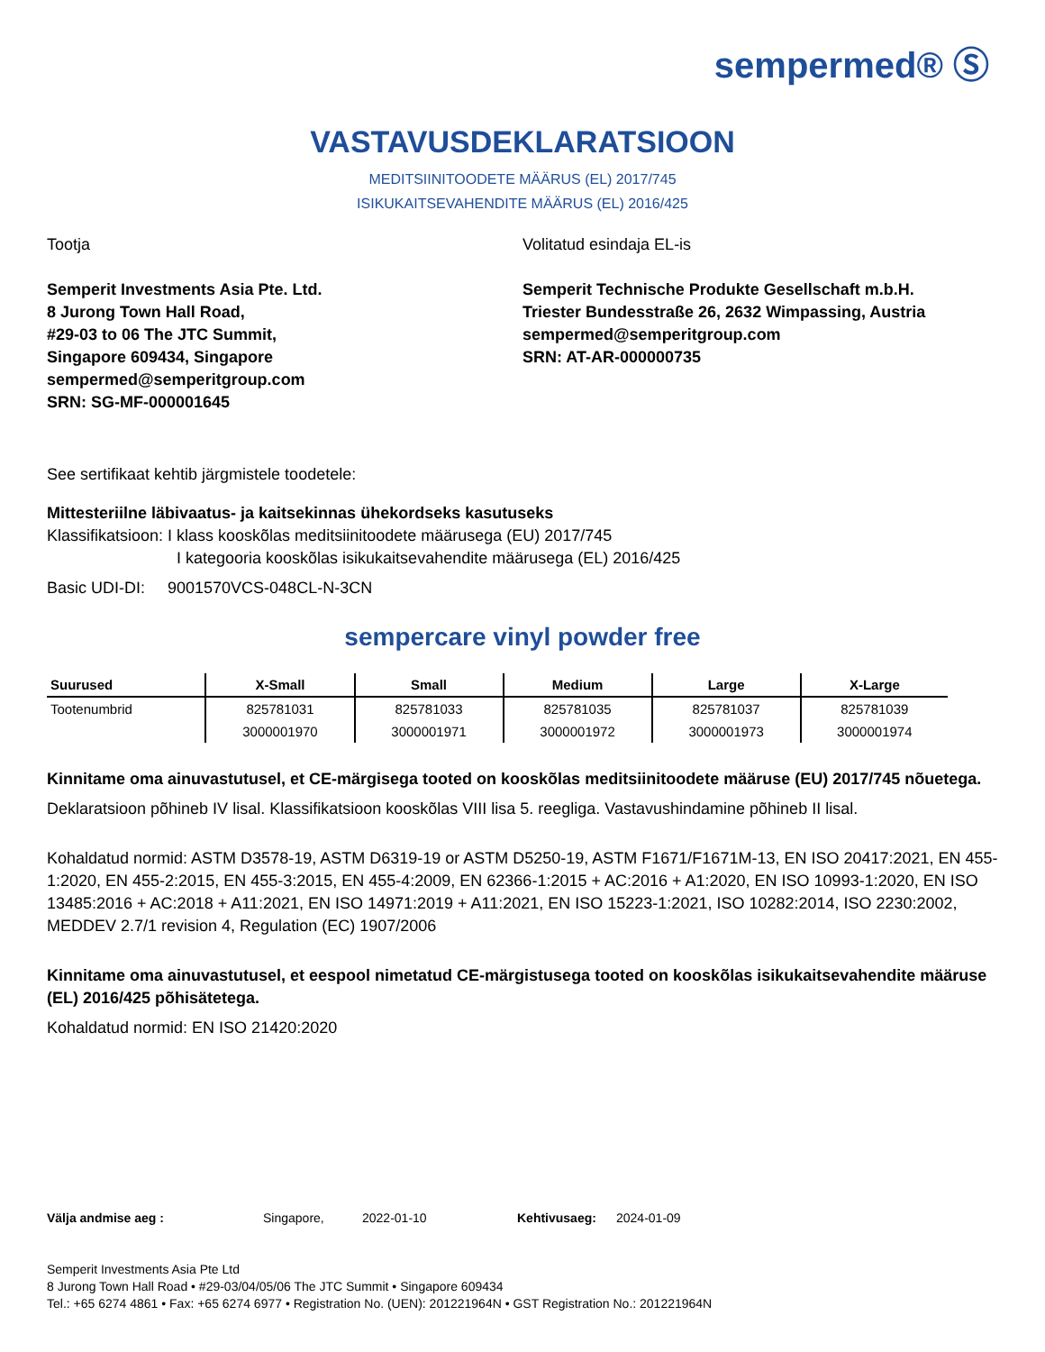sempermed® Ⓢ
VASTAVUSDEKLARATSIOON
MEDITSIINITOODETE MÄÄRUS (EL) 2017/745
ISIKUKAITSEVAHENDITE MÄÄRUS (EL) 2016/425
Tootja
Semperit Investments Asia Pte. Ltd.
8 Jurong Town Hall Road,
#29-03 to 06 The JTC Summit,
Singapore 609434, Singapore
sempermed@semperitgroup.com
SRN: SG-MF-000001645
Volitatud esindaja EL-is
Semperit Technische Produkte Gesellschaft m.b.H.
Triester Bundesstraße 26, 2632 Wimpassing, Austria
sempermed@semperitgroup.com
SRN: AT-AR-000000735
See sertifikaat kehtib järgmistele toodetele:
Mittesteriilne läbivaatus- ja kaitsekinnas ühekordseks kasutuseks
Klassifikatsioon: I klass kooskõlas meditsiinitoodete määrusega (EU) 2017/745
I kategooria kooskõlas isikukaitsevahendite määrusega (EL) 2016/425
Basic UDI-DI: 9001570VCS-048CL-N-3CN
sempercare vinyl powder free
| Suurused | X-Small | Small | Medium | Large | X-Large |
| --- | --- | --- | --- | --- | --- |
| Tootenumbrid | 825781031 | 825781033 | 825781035 | 825781037 | 825781039 |
| | 3000001970 | 3000001971 | 3000001972 | 3000001973 | 3000001974 |
Kinnitame oma ainuvastutusel, et CE-märgisega tooted on kooskõlas meditsiinitoodete määruse (EU) 2017/745 nõuetega.
Deklaratsioon põhineb IV lisal. Klassifikatsioon kooskõlas VIII lisa 5. reegliga. Vastavushindamine põhineb II lisal.
Kohaldatud normid: ASTM D3578-19, ASTM D6319-19 or ASTM D5250-19, ASTM F1671/F1671M-13, EN ISO 20417:2021, EN 455-1:2020, EN 455-2:2015, EN 455-3:2015, EN 455-4:2009, EN 62366-1:2015 + AC:2016 + A1:2020, EN ISO 10993-1:2020, EN ISO 13485:2016 + AC:2018 + A11:2021, EN ISO 14971:2019 + A11:2021, EN ISO 15223-1:2021, ISO 10282:2014, ISO 2230:2002, MEDDEV 2.7/1 revision 4, Regulation (EC) 1907/2006
Kinnitame oma ainuvastutusel, et eespool nimetatud CE-märgistusega tooted on kooskõlas isikukaitsevahendite määruse (EL) 2016/425 põhisätetega.
Kohaldatud normid: EN ISO 21420:2020
Välja andmise aeg : Singapore, 2022-01-10 Kehtivusaeg: 2024-01-09
Semperit Investments Asia Pte Ltd
8 Jurong Town Hall Road • #29-03/04/05/06 The JTC Summit • Singapore 609434
Tel.: +65 6274 4861 • Fax: +65 6274 6977 • Registration No. (UEN): 201221964N • GST Registration No.: 201221964N